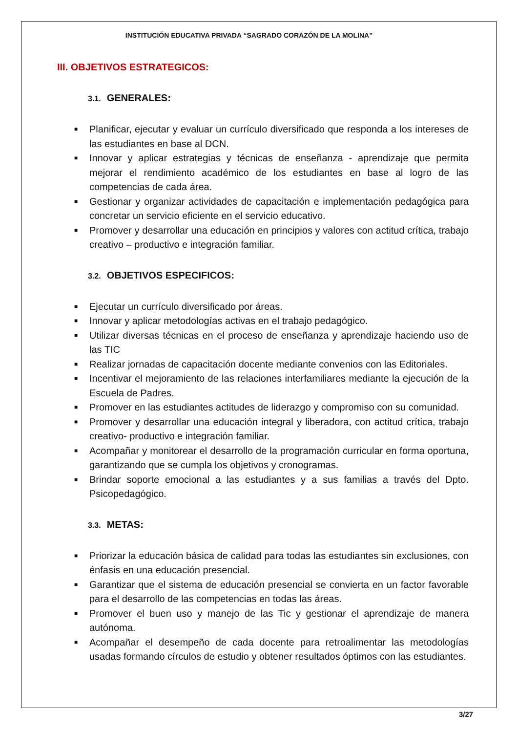INSTITUCIÓN EDUCATIVA PRIVADA “SAGRADO CORAZÓN DE LA MOLINA”
III. OBJETIVOS ESTRATEGICOS:
3.1. GENERALES:
■ Planificar, ejecutar y evaluar un currículo diversificado que responda a los intereses de las estudiantes en base al DCN.
■ Innovar y aplicar estrategias y técnicas de enseñanza - aprendizaje que permita mejorar el rendimiento académico de los estudiantes en base al logro de las competencias de cada área.
■ Gestionar y organizar actividades de capacitación e implementación pedagógica para concretar un servicio eficiente en el servicio educativo.
■ Promover y desarrollar una educación en principios y valores con actitud crítica, trabajo creativo – productivo e integración familiar.
3.2. OBJETIVOS ESPECIFICOS:
■ Ejecutar un currículo diversificado por áreas.
■ Innovar y aplicar metodologías activas en el trabajo pedagógico.
■ Utilizar diversas técnicas en el proceso de enseñanza y aprendizaje haciendo uso de las TIC
■ Realizar jornadas de capacitación docente mediante convenios con las Editoriales.
■ Incentivar el mejoramiento de las relaciones interfamiliares mediante la ejecución de la Escuela de Padres.
■ Promover en las estudiantes actitudes de liderazgo y compromiso con su comunidad.
■ Promover y desarrollar una educación integral y liberadora, con actitud crítica, trabajo creativo- productivo e integración familiar.
■ Acompañar y monitorear el desarrollo de la programación curricular en forma oportuna, garantizando que se cumpla los objetivos y cronogramas.
■ Brindar soporte emocional a las estudiantes y a sus familias a través del Dpto. Psicopedagógico.
3.3. METAS:
■ Priorizar la educación básica de calidad para todas las estudiantes sin exclusiones, con énfasis en una educación presencial.
■ Garantizar que el sistema de educación presencial se convierta en un factor favorable para el desarrollo de las competencias en todas las áreas.
■ Promover el buen uso y manejo de las Tic y gestionar el aprendizaje de manera autónoma.
■ Acompañar el desempeño de cada docente para retroalimentar las metodologías usadas formando círculos de estudio y obtener resultados óptimos con las estudiantes.
3/27